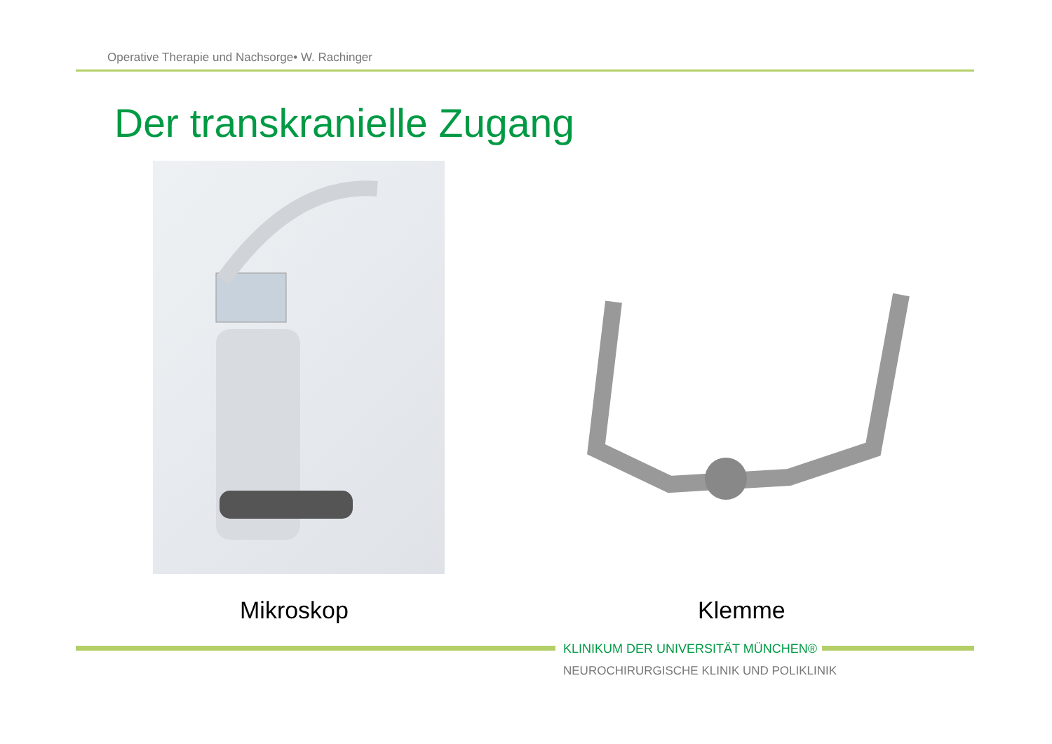Operative Therapie und Nachsorge• W. Rachinger
Der transkranielle Zugang
Mikroskop Klemme
KLINIKUM DER UNIVERSITÄT MÜNCHEN®
NEUROCHIRURGISCHE KLINIK UND POLIKLINIK